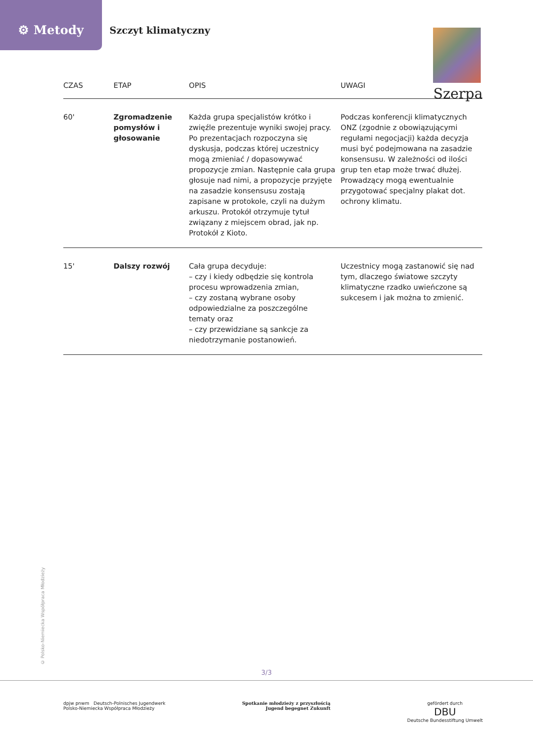⚙ Metody
Szczyt klimatyczny
Szerpa
| CZAS | ETAP | OPIS | UWAGI |
| --- | --- | --- | --- |
| 60' | Zgromadzenie pomysłów i głosowanie | Każda grupa specjalistów krótko i zwięźle prezentuje wyniki swojej pracy. Po prezentacjach rozpoczyna się dyskusja, podczas której uczestnicy mogą zmieniać / dopasowywać propozycje zmian. Następnie cała grupa głosuje nad nimi, a propozycje przyjęte na zasadzie konsensusu zostają zapisane w protokole, czyli na dużym arkuszu. Protokół otrzymuje tytuł związany z miejscem obrad, jak np. Protokół z Kioto. | Podczas konferencji klimatycznych ONZ (zgodnie z obowiązującymi regułami negocjacji) każda decyzja musi być podejmowana na zasadzie konsensusu. W zależności od ilości grup ten etap może trwać dłużej. Prowadzący mogą ewentualnie przygotować specjalny plakat dot. ochrony klimatu. |
| 15' | Dalszy rozwój | Cała grupa decyduje: – czy i kiedy odbędzie się kontrola procesu wprowadzenia zmian, – czy zostaną wybrane osoby odpowiedzialne za poszczególne tematy oraz – czy przewidziane są sankcje za niedotrzymanie postanowień. | Uczestnicy mogą zastanowić się nad tym, dlaczego światowe szczyty klimatyczne rzadko uwieńczone są sukcesem i jak można to zmienić. |
© Polsko-Niemiecka Współpraca Młodzieży
3/3
dpjw pnwm Deutsch-Polnisches Jugendwerk
Polsko-Niemiecka Współpraca Młodzieży
Spotkanie młodzieży z przyszłością
Jugend begegnet Zukunft
gefördert durch
DBU
Deutsche Bundesstiftung Umwelt